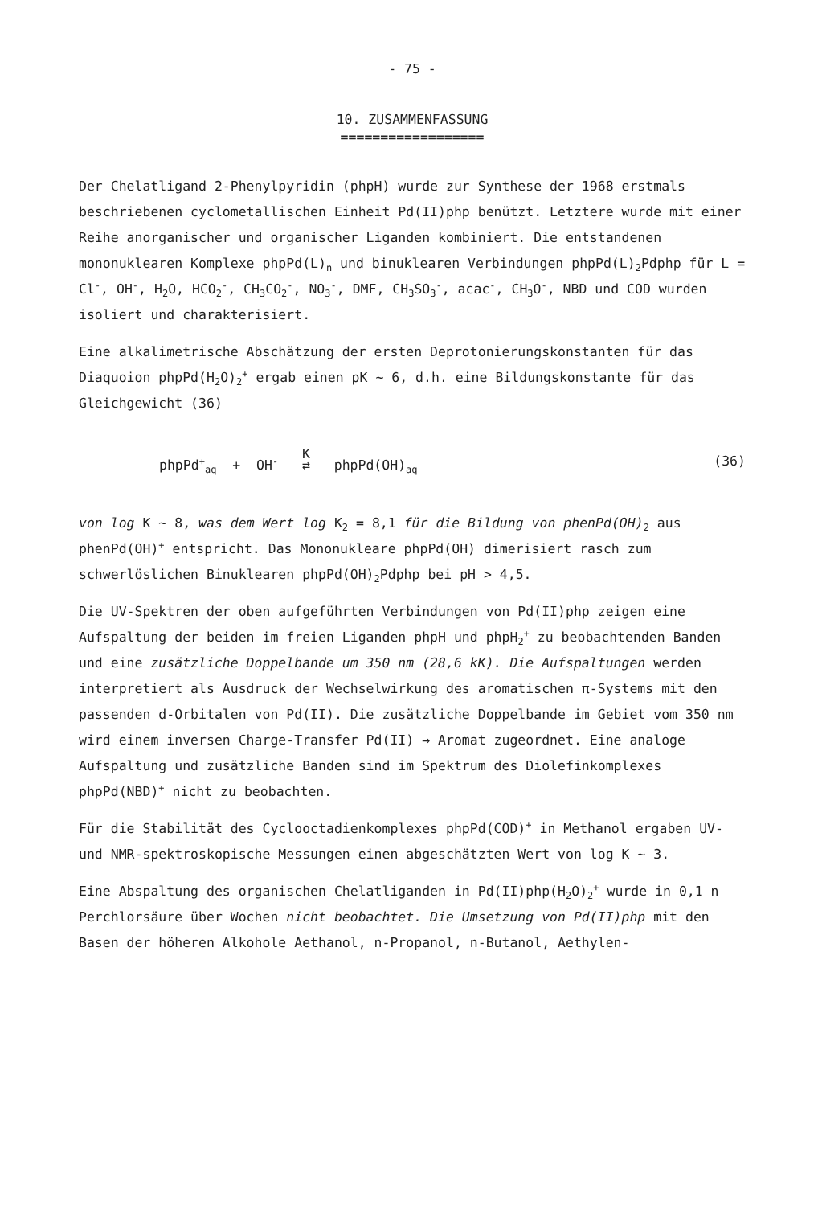- 75 -
10. ZUSAMMENFASSUNG
==================
Der Chelatligand 2-Phenylpyridin (phpH) wurde zur Synthese der 1968 erstmals beschriebenen cyclometallischen Einheit Pd(II)php benützt. Letztere wurde mit einer Reihe anorganischer und organischer Liganden kombiniert. Die entstandenen mononuklearen Komplexe phpPd(L)<sub>n</sub> und binuklearen Verbindungen phpPd(L)<sub>2</sub>Pdphp für L = Cl<sup>-</sup>, OH<sup>-</sup>, H<sub>2</sub>O, HCO<sub>2</sub><sup>-</sup>, CH<sub>3</sub>CO<sub>2</sub><sup>-</sup>, NO<sub>3</sub><sup>-</sup>, DMF, CH<sub>3</sub>SO<sub>3</sub><sup>-</sup>, acac<sup>-</sup>, CH<sub>3</sub>O<sup>-</sup>, NBD und COD wurden isoliert und charakterisiert.
Eine alkalimetrische Abschätzung der ersten Deprotonierungskonstanten für das Diaquoion phpPd(H<sub>2</sub>O)<sub>2</sub><sup>+</sup> ergab einen pK ~ 6, d.h. eine Bildungskonstante für das Gleichgewicht (36)
phpPd<sup>+</sup><sub>aq</sub> + OH<sup>-</sup> K
⇄ phpPd(OH)<sub>aq</sub> (36)
von log K ~ 8, was dem Wert log K<sub>2</sub> = 8,1 für die Bildung von phenPd(OH)<sub>2</sub> aus phenPd(OH)<sup>+</sup> entspricht. Das Mononukleare phpPd(OH) dimerisiert rasch zum schwerlöslichen Binuklearen phpPd(OH)<sub>2</sub>Pdphp bei pH > 4,5.
Die UV-Spektren der oben aufgeführten Verbindungen von Pd(II)php zeigen eine Aufspaltung der beiden im freien Liganden phpH und phpH<sub>2</sub><sup>+</sup> zu beobachtenden Banden und eine zusätzliche Doppelbande um 350 nm (28,6 kK). Die Aufspaltungen werden interpretiert als Ausdruck der Wechselwirkung des aromatischen π-Systems mit den passenden d-Orbitalen von Pd(II). Die zusätzliche Doppelbande im Gebiet vom 350 nm wird einem inversen Charge-Transfer Pd(II) → Aromat zugeordnet. Eine analoge Aufspaltung und zusätzliche Banden sind im Spektrum des Diolefinkomplexes phpPd(NBD)<sup>+</sup> nicht zu beobachten.
Für die Stabilität des Cyclooctadienkomplexes phpPd(COD)<sup>+</sup> in Methanol ergaben UV- und NMR-spektroskopische Messungen einen abgeschätzten Wert von log K ~ 3.
Eine Abspaltung des organischen Chelatliganden in Pd(II)php(H<sub>2</sub>O)<sub>2</sub><sup>+</sup> wurde in 0,1 n Perchlorsäure über Wochen nicht beobachtet. Die Umsetzung von Pd(II)php mit den Basen der höheren Alkohole Aethanol, n-Propanol, n-Butanol, Aethylen-